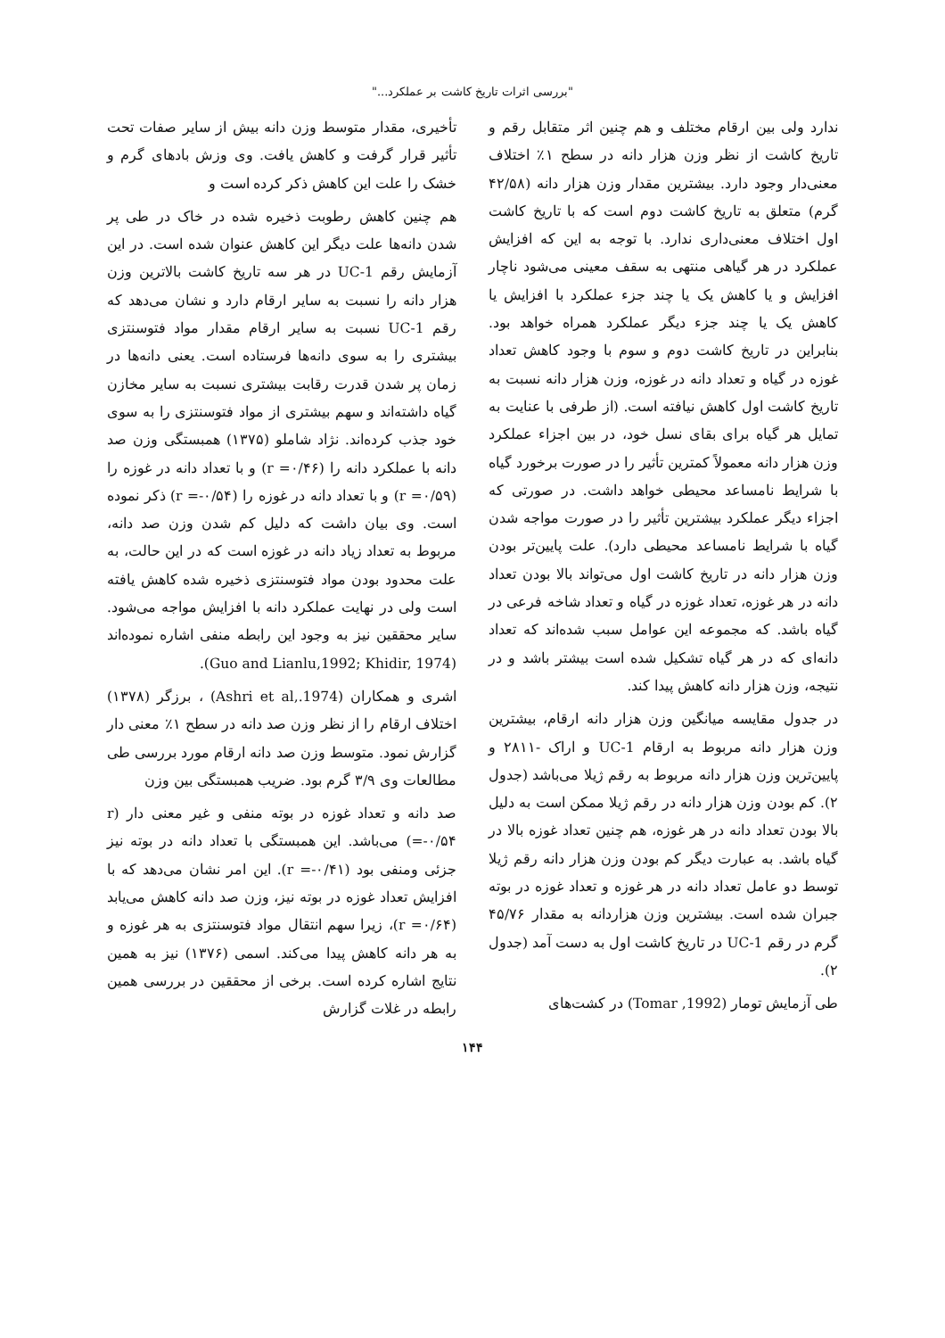"بررسی اثرات تاریخ کاشت بر عملکرد..."
ندارد ولی بین ارقام مختلف و هم چنین اثر متقابل رقم و تاریخ کاشت از نظر وزن هزار دانه در سطح ۱٪ اختلاف معنی‌دار وجود دارد. بیشترین مقدار وزن هزار دانه (۴۲/۵۸ گرم) متعلق به تاریخ کاشت دوم است که با تاریخ کاشت اول اختلاف معنی‌داری ندارد. با توجه به این که افزایش عملکرد در هر گیاهی منتهی به سقف معینی می‌شود ناچار افزایش و یا کاهش یک یا چند جزء عملکرد با افزایش یا کاهش یک یا چند جزء دیگر عملکرد همراه خواهد بود. بنابراین در تاریخ کاشت دوم و سوم با وجود کاهش تعداد غوزه در گیاه و تعداد دانه در غوزه، وزن هزار دانه نسبت به تاریخ کاشت اول کاهش نیافته است. (از طرفی با عنایت به تمایل هر گیاه برای بقای نسل خود، در بین اجزاء عملکرد وزن هزار دانه معمولاً کمترین تأثیر را در صورت برخورد گیاه با شرایط نامساعد محیطی خواهد داشت. در صورتی که اجزاء دیگر عملکرد بیشترین تأثیر را در صورت مواجه شدن گیاه با شرایط نامساعد محیطی دارد). علت پایین‌تر بودن وزن هزار دانه در تاریخ کاشت اول می‌تواند بالا بودن تعداد دانه در هر غوزه، تعداد غوزه در گیاه و تعداد شاخه فرعی در گیاه باشد. که مجموعه این عوامل سبب شده‌اند که تعداد دانه‌ای که در هر گیاه تشکیل شده است بیشتر باشد و در نتیجه، وزن هزار دانه کاهش پیدا کند.
در جدول مقایسه میانگین وزن هزار دانه ارقام، بیشترین وزن هزار دانه مربوط به ارقام UC-1 و اراک -۲۸۱۱ و پایین‌ترین وزن هزار دانه مربوط به رقم ژیلا می‌باشد (جدول ۲). کم بودن وزن هزار دانه در رقم ژیلا ممکن است به دلیل بالا بودن تعداد دانه در هر غوزه، هم چنین تعداد غوزه بالا در گیاه باشد. به عبارت دیگر کم بودن وزن هزار دانه رقم ژیلا توسط دو عامل تعداد دانه در هر غوزه و تعداد غوزه در بوته جبران شده است. بیشترین وزن هزاردانه به مقدار ۴۵/۷۶ گرم در رقم UC-1 در تاریخ کاشت اول به دست آمد (جدول ۲).
طی آزمایش تومار (Tomar ,1992) در کشت‌های
تأخیری، مقدار متوسط وزن دانه بیش از سایر صفات تحت تأثیر قرار گرفت و کاهش یافت. وی وزش بادهای گرم و خشک را علت این کاهش ذکر کرده است و
هم چنین کاهش رطوبت ذخیره شده در خاک در طی پر شدن دانه‌ها علت دیگر این کاهش عنوان شده است. در این آزمایش رقم UC-1 در هر سه تاریخ کاشت بالاترین وزن هزار دانه را نسبت به سایر ارقام دارد و نشان می‌دهد که رقم UC-1 نسبت به سایر ارقام مقدار مواد فتوسنتزی بیشتری را به سوی دانه‌ها فرستاده است. یعنی دانه‌ها در زمان پر شدن قدرت رقابت بیشتری نسبت به سایر مخازن گیاه داشته‌اند و سهم بیشتری از مواد فتوسنتزی را به سوی خود جذب کرده‌اند. نژاد شاملو (۱۳۷۵) همبستگی وزن صد دانه با عملکرد دانه را (r =۰/۴۶) و با تعداد دانه در غوزه را (r =۰/۵۹) و با تعداد دانه در غوزه را (r =-۰/۵۴) ذکر نموده است. وی بیان داشت که دلیل کم شدن وزن صد دانه، مربوط به تعداد زیاد دانه در غوزه است که در این حالت، به علت محدود بودن مواد فتوسنتزی ذخیره شده کاهش یافته است ولی در نهایت عملکرد دانه با افزایش مواجه می‌شود. سایر محققین نیز به وجود این رابطه منفی اشاره نموده‌اند (Guo and Lianlu,1992; Khidir, 1974).
اشری و همکاران (Ashri et al,.1974) ، برزگر (۱۳۷۸) اختلاف ارقام را از نظر وزن صد دانه در سطح ۱٪ معنی دار گزارش نمود. متوسط وزن صد دانه ارقام مورد بررسی طی مطالعات وی ۳/۹ گرم بود. ضریب همبستگی بین وزن
صد دانه و تعداد غوزه در بوته منفی و غیر معنی دار (r =-۰/۵۴) می‌باشد. این همبستگی با تعداد دانه در بوته نیز جزئی ومنفی بود (r =-۰/۴۱). این امر نشان می‌دهد که با افزایش تعداد غوزه در بوته نیز، وزن صد دانه کاهش می‌یابد (r =۰/۶۴)، زیرا سهم انتقال مواد فتوسنتزی به هر غوزه و به هر دانه کاهش پیدا می‌کند. اسمی (۱۳۷۶) نیز به همین نتایج اشاره کرده است. برخی از محققین در بررسی همین رابطه در غلات گزارش
۱۴۴